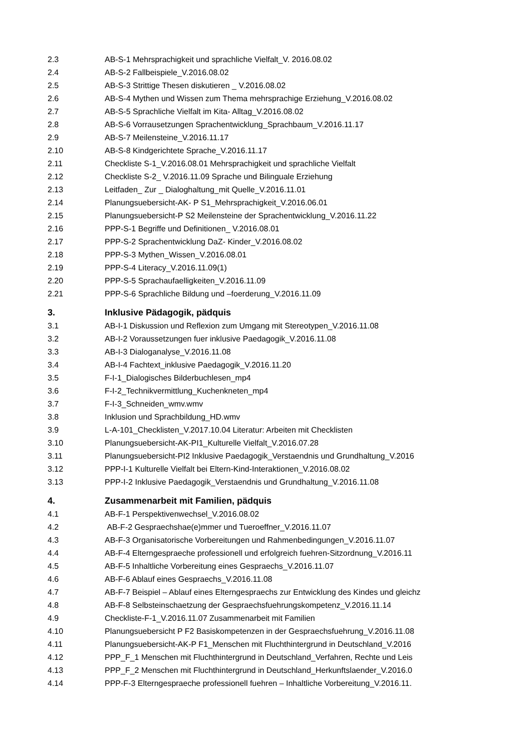| 2.3 | AB-S-1 Mehrsprachigkeit und sprachliche Vielfalt_V. 2016.08.02 |
| 2.4 | AB-S-2 Fallbeispiele_V.2016.08.02 |
| 2.5 | AB-S-3 Strittige Thesen diskutieren _ V.2016.08.02 |
| 2.6 | AB-S-4 Mythen und Wissen zum Thema mehrsprachige Erziehung_V.2016.08.02 |
| 2.7 | AB-S-5 Sprachliche Vielfalt im Kita- Alltag_V.2016.08.02 |
| 2.8 | AB-S-6 Vorrausetzungen Sprachentwicklung_Sprachbaum_V.2016.11.17 |
| 2.9 | AB-S-7 Meilensteine_V.2016.11.17 |
| 2.10 | AB-S-8 Kindgerichtete Sprache_V.2016.11.17 |
| 2.11 | Checkliste S-1_V.2016.08.01 Mehrsprachigkeit und sprachliche Vielfalt |
| 2.12 | Checkliste S-2_ V.2016.11.09 Sprache und Bilinguale Erziehung |
| 2.13 | Leitfaden_ Zur _ Dialoghaltung_mit Quelle_V.2016.11.01 |
| 2.14 | Planungsuebersicht-AK- P S1_Mehrsprachigkeit_V.2016.06.01 |
| 2.15 | Planungsuebersicht-P S2 Meilensteine der Sprachentwicklung_V.2016.11.22 |
| 2.16 | PPP-S-1 Begriffe und Definitionen_ V.2016.08.01 |
| 2.17 | PPP-S-2 Sprachentwicklung DaZ- Kinder_V.2016.08.02 |
| 2.18 | PPP-S-3 Mythen_Wissen_V.2016.08.01 |
| 2.19 | PPP-S-4 Literacy_V.2016.11.09(1) |
| 2.20 | PPP-S-5 Sprachaufaelligkeiten_V.2016.11.09 |
| 2.21 | PPP-S-6 Sprachliche Bildung und –foerderung_V.2016.11.09 |
| 3. | Inklusive Pädagogik, pädquis |
| 3.1 | AB-I-1 Diskussion und Reflexion zum Umgang mit Stereotypen_V.2016.11.08 |
| 3.2 | AB-I-2 Voraussetzungen fuer inklusive Paedagogik_V.2016.11.08 |
| 3.3 | AB-I-3 Dialoganalyse_V.2016.11.08 |
| 3.4 | AB-I-4 Fachtext_inklusive Paedagogik_V.2016.11.20 |
| 3.5 | F-I-1_Dialogisches Bilderbuchlesen_mp4 |
| 3.6 | F-I-2_Technikvermittlung_Kuchenkneten_mp4 |
| 3.7 | F-I-3_Schneiden_wmv.wmv |
| 3.8 | Inklusion und Sprachbildung_HD.wmv |
| 3.9 | L-A-101_Checklisten_V.2017.10.04 Literatur: Arbeiten mit Checklisten |
| 3.10 | Planungsuebersicht-AK-PI1_Kulturelle Vielfalt_V.2016.07.28 |
| 3.11 | Planungsuebersicht-PI2 Inklusive Paedagogik_Verstaendnis und Grundhaltung_V.2016 |
| 3.12 | PPP-I-1 Kulturelle Vielfalt bei Eltern-Kind-Interaktionen_V.2016.08.02 |
| 3.13 | PPP-I-2 Inklusive Paedagogik_Verstaendnis und Grundhaltung_V.2016.11.08 |
| 4. | Zusammenarbeit mit Familien, pädquis |
| 4.1 | AB-F-1 Perspektivenwechsel_V.2016.08.02 |
| 4.2 | AB-F-2 Gespraechshae(e)mmer und Tueroeffner_V.2016.11.07 |
| 4.3 | AB-F-3 Organisatorische Vorbereitungen und Rahmenbedingungen_V.2016.11.07 |
| 4.4 | AB-F-4 Elterngespraeche professionell und erfolgreich fuehren-Sitzordnung_V.2016.11 |
| 4.5 | AB-F-5 Inhaltliche Vorbereitung eines Gespraechs_V.2016.11.07 |
| 4.6 | AB-F-6 Ablauf eines Gespraechs_V.2016.11.08 |
| 4.7 | AB-F-7 Beispiel – Ablauf eines Elterngespraechs zur Entwicklung des Kindes und gleichz |
| 4.8 | AB-F-8 Selbsteinschaetzung der Gespraechsfuehrungskompetenz_V.2016.11.14 |
| 4.9 | Checkliste-F-1_V.2016.11.07 Zusammenarbeit mit Familien |
| 4.10 | Planungsuebersicht P F2 Basiskompetenzen in der Gespraechsfuehrung_V.2016.11.08 |
| 4.11 | Planungsuebersicht-AK-P F1_Menschen mit Fluchthintergrund in Deutschland_V.2016 |
| 4.12 | PPP_F_1 Menschen mit Fluchthintergrund in Deutschland_Verfahren, Rechte und Leis |
| 4.13 | PPP_F_2 Menschen mit Fluchthintergrund in Deutschland_Herkunftslaender_V.2016.0 |
| 4.14 | PPP-F-3 Elterngespraeche professionell fuehren – Inhaltliche Vorbereitung_V.2016.11. |